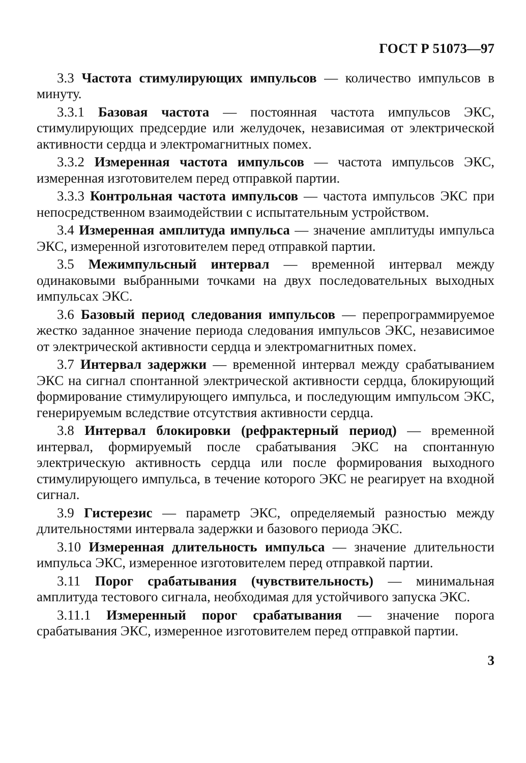ГОСТ Р 51073—97
3.3 Частота стимулирующих импульсов — количество импульсов в минуту.
3.3.1 Базовая частота — постоянная частота импульсов ЭКС, стимулирующих предсердие или желудочек, независимая от электрической активности сердца и электромагнитных помех.
3.3.2 Измеренная частота импульсов — частота импульсов ЭКС, измеренная изготовителем перед отправкой партии.
3.3.3 Контрольная частота импульсов — частота импульсов ЭКС при непосредственном взаимодействии с испытательным устройством.
3.4 Измеренная амплитуда импульса — значение амплитуды импульса ЭКС, измеренной изготовителем перед отправкой партии.
3.5 Межимпульсный интервал — временной интервал между одинаковыми выбранными точками на двух последовательных выходных импульсах ЭКС.
3.6 Базовый период следования импульсов — перепрограммируемое жестко заданное значение периода следования импульсов ЭКС, независимое от электрической активности сердца и электромагнитных помех.
3.7 Интервал задержки — временной интервал между срабатыванием ЭКС на сигнал спонтанной электрической активности сердца, блокирующий формирование стимулирующего импульса, и последующим импульсом ЭКС, генерируемым вследствие отсутствия активности сердца.
3.8 Интервал блокировки (рефрактерный период) — временной интервал, формируемый после срабатывания ЭКС на спонтанную электрическую активность сердца или после формирования выходного стимулирующего импульса, в течение которого ЭКС не реагирует на входной сигнал.
3.9 Гистерезис — параметр ЭКС, определяемый разностью между длительностями интервала задержки и базового периода ЭКС.
3.10 Измеренная длительность импульса — значение длительности импульса ЭКС, измеренное изготовителем перед отправкой партии.
3.11 Порог срабатывания (чувствительность) — минимальная амплитуда тестового сигнала, необходимая для устойчивого запуска ЭКС.
3.11.1 Измеренный порог срабатывания — значение порога срабатывания ЭКС, измеренное изготовителем перед отправкой партии.
3